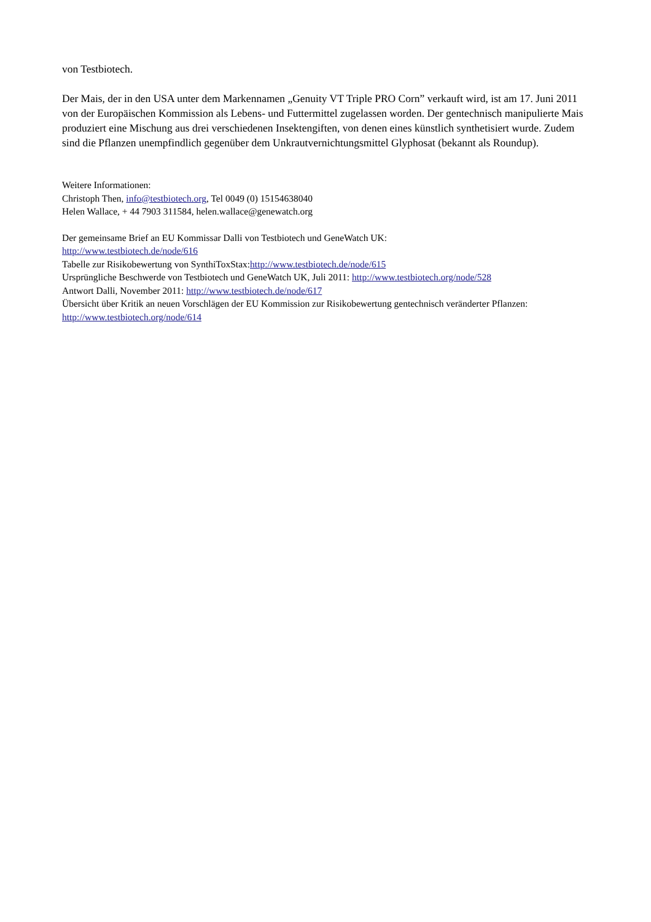von Testbiotech.
Der Mais, der in den USA unter dem Markennamen „Genuity VT Triple PRO Corn” verkauft wird, ist am 17. Juni 2011 von der Europäischen Kommission als Lebens- und Futtermittel zugelassen worden. Der gentechnisch manipulierte Mais produziert eine Mischung aus drei verschiedenen Insektengiften, von denen eines künstlich synthetisiert wurde. Zudem sind die Pflanzen unempfindlich gegenüber dem Unkrautvernichtungsmittel Glyphosat (bekannt als Roundup).
Weitere Informationen:
Christoph Then, info@testbiotech.org, Tel 0049 (0) 15154638040
Helen Wallace, + 44 7903 311584, helen.wallace@genewatch.org
Der gemeinsame Brief an EU Kommissar Dalli von Testbiotech und GeneWatch UK:
http://www.testbiotech.de/node/616
Tabelle zur Risikobewertung von SynthiToxStax:http://www.testbiotech.de/node/615
Ursprüngliche Beschwerde von Testbiotech und GeneWatch UK, Juli 2011: http://www.testbiotech.org/node/528
Antwort Dalli, November 2011: http://www.testbiotech.de/node/617
Übersicht über Kritik an neuen Vorschlägen der EU Kommission zur Risikobewertung gentechnisch veränderter Pflanzen: http://www.testbiotech.org/node/614